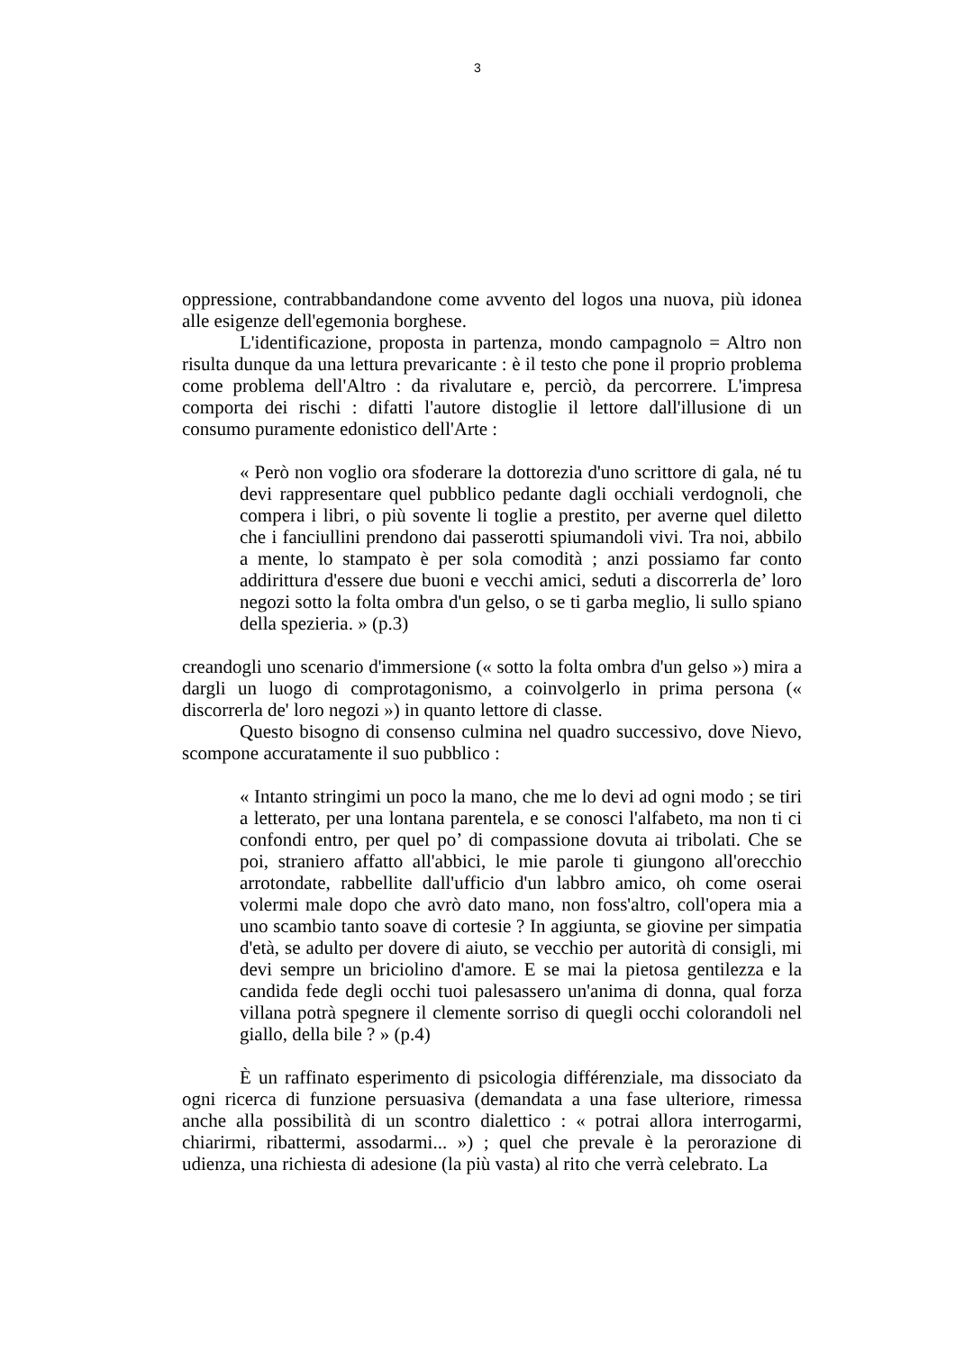3
oppressione, contrabbandandone come avvento del logos una nuova, più idonea alle esigenze dell'egemonia borghese.
L'identificazione, proposta in partenza, mondo campagnolo = Altro non risulta dunque da una lettura prevaricante : è il testo che pone il proprio problema come problema dell'Altro : da rivalutare e, perciò, da percorrere. L'impresa comporta dei rischi : difatti l'autore distoglie il lettore dall'illusione di un consumo puramente edonistico dell'Arte :
« Però non voglio ora sfoderare la dottorezia d'uno scrittore di gala, né tu devi rappresentare quel pubblico pedante dagli occhiali verdognoli, che compera i libri, o più sovente li toglie a prestito, per averne quel diletto che i fanciullini prendono dai passerotti spiumandoli vivi. Tra noi, abbilo a mente, lo stampato è per sola comodità ; anzi possiamo far conto addirittura d'essere due buoni e vecchi amici, seduti a discorrerla de’ loro negozi sotto la folta ombra d'un gelso, o se ti garba meglio, li sullo spiano della spezieria. » (p.3)
creandogli uno scenario d'immersione (« sotto la folta ombra d'un gelso ») mira a dargli un luogo di comprotagonismo, a coinvolgerlo in prima persona (« discorrerla de' loro negozi ») in quanto lettore di classe.
Questo bisogno di consenso culmina nel quadro successivo, dove Nievo, scompone accuratamente il suo pubblico :
« Intanto stringimi un poco la mano, che me lo devi ad ogni modo ; se tiri a letterato, per una lontana parentela, e se conosci l'alfabeto, ma non ti ci confondi entro, per quel po’ di compassione dovuta ai tribolati. Che se poi, straniero affatto all'abbici, le mie parole ti giungono all'orecchio arrotondate, rabbellite dall'ufficio d'un labbro amico, oh come oserai volermi male dopo che avrò dato mano, non foss'altro, coll'opera mia a uno scambio tanto soave di cortesie ? In aggiunta, se giovine per simpatia d'età, se adulto per dovere di aiuto, se vecchio per autorità di consigli, mi devi sempre un briciolino d'amore. E se mai la pietosa gentilezza e la candida fede degli occhi tuoi palesassero un'anima di donna, qual forza villana potrà spegnere il clemente sorriso di quegli occhi colorandoli nel giallo, della bile ? » (p.4)
È un raffinato esperimento di psicologia différenziale, ma dissociato da ogni ricerca di funzione persuasiva (demandata a una fase ulteriore, rimessa anche alla possibilità di un scontro dialettico : « potrai allora interrogarmi, chiarirmi, ribattermi, assodarmi... ») ; quel che prevale è la perorazione di udienza, una richiesta di adesione (la più vasta) al rito che verrà celebrato. La